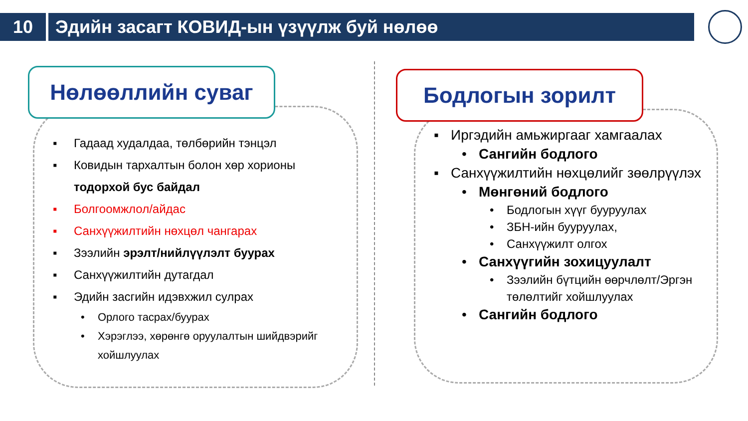10 Эдийн засагт КОВИД-ын үзүүлж буй нөлөө
Нөлөөллийн суваг Бодлогын зорилт
▪ Гадаад худалдаа, төлбөрийн тэнцэл
▪ Ковидын тархалтын болон хөр хорионы тодорхой бус байдал
▪ Болгоомжлол/айдас
▪ Санхүүжилтийн нөхцөл чангарах
▪ Зээлийн эрэлт/нийлүүлэлт буурах
▪ Санхүүжилтийн дутагдал
▪ Эдийн засгийн идэвхжил сулрах
• Орлого тасрах/буурах
• Хэрэглээ, хөрөнгө оруулалтын шийдвэрийг хойшлуулах
▪ Иргэдийн амьжиргааг хамгаалах
• Сангийн бодлого
▪ Санхүүжилтийн нөхцөлийг зөөлрүүлэх
• Мөнгөний бодлого
• Бодлогын хүүг бууруулах
• ЗБН-ийн бууруулах,
• Санхүүжилт олгох
• Санхүүгийн зохицуулалт
• Зээлийн бүтцийн өөрчлөлт/Эргэн төлөлтийг хойшлуулах
• Сангийн бодлого